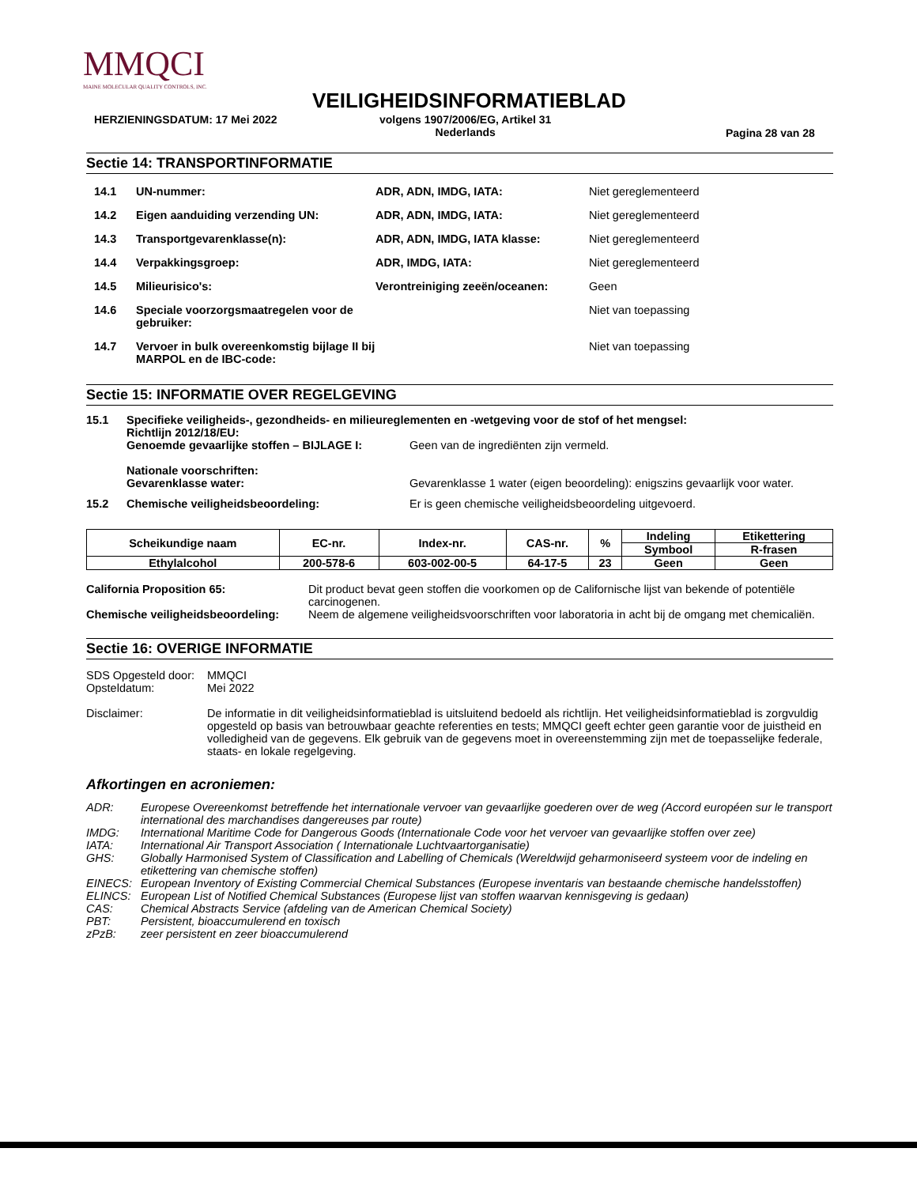MMQCI
MAINE MOLECULAR QUALITY CONTROLS, INC.
VEILIGHEIDSINFORMATIEBLAD
HERZIENINGSDATUM: 17 Mei 2022
volgens 1907/2006/EG, Artikel 31
Nederlands
Pagina 28 van 28
Sectie 14: TRANSPORTINFORMATIE
14.1 UN-nummer: ADR, ADN, IMDG, IATA: Niet gereglementeerd
14.2 Eigen aanduiding verzending UN: ADR, ADN, IMDG, IATA: Niet gereglementeerd
14.3 Transportgevarenklasse(n): ADR, ADN, IMDG, IATA klasse: Niet gereglementeerd
14.4 Verpakkingsgroep: ADR, IMDG, IATA: Niet gereglementeerd
14.5 Milieurisico's: Verontreiniging zeeën/oceanen: Geen
14.6 Speciale voorzorgsmaatregelen voor de gebruiker: Niet van toepassing
14.7 Vervoer in bulk overeenkomstig bijlage II bij MARPOL en de IBC-code: Niet van toepassing
Sectie 15: INFORMATIE OVER REGELGEVING
15.1 Specifieke veiligheids-, gezondheids- en milieureglementen en -wetgeving voor de stof of het mengsel:
Richtlijn 2012/18/EU:
Genoemde gevaarlijke stoffen – BIJLAGE I: Geen van de ingrediënten zijn vermeld.
Nationale voorschriften:
Gevarenklasse water: Gevarenklasse 1 water (eigen beoordeling): enigszins gevaarlijk voor water.
15.2 Chemische veiligheidsbeoordeling: Er is geen chemische veiligheidsbeoordeling uitgevoerd.
| Scheikundige naam | EC-nr. | Index-nr. | CAS-nr. | % | Indeling | Etikettering |
| --- | --- | --- | --- | --- | --- | --- |
| | | | | | Symbool | R-frasen |
| Ethylalcohol | 200-578-6 | 603-002-00-5 | 64-17-5 | 23 | Geen | Geen |
California Proposition 65: Dit product bevat geen stoffen die voorkomen op de Californische lijst van bekende of potentiële carcinogenen.
Chemische veiligheidsbeoordeling: Neem de algemene veiligheidsvoorschriften voor laboratoria in acht bij de omgang met chemicaliën.
Sectie 16: OVERIGE INFORMATIE
SDS Opgesteld door:
Opsteldatum: MMQCI
Mei 2022
Disclaimer: De informatie in dit veiligheidsinformatieblad is uitsluitend bedoeld als richtlijn. Het veiligheidsinformatieblad is zorgvuldig opgesteld op basis van betrouwbaar geachte referenties en tests; MMQCI geeft echter geen garantie voor de juistheid en volledigheid van de gegevens. Elk gebruik van de gegevens moet in overeenstemming zijn met de toepasselijke federale, staats- en lokale regelgeving.
Afkortingen en acroniemen:
ADR: Europese Overeenkomst betreffende het internationale vervoer van gevaarlijke goederen over de weg (Accord européen sur le transport international des marchandises dangereuses par route)
IMDG: International Maritime Code for Dangerous Goods (Internationale Code voor het vervoer van gevaarlijke stoffen over zee)
IATA: International Air Transport Association ( Internationale Luchtvaartorganisatie)
GHS: Globally Harmonised System of Classification and Labelling of Chemicals (Wereldwijd geharmoniseerd systeem voor de indeling en etikettering van chemische stoffen)
EINECS: European Inventory of Existing Commercial Chemical Substances (Europese inventaris van bestaande chemische handelsstoffen)
ELINCS: European List of Notified Chemical Substances (Europese lijst van stoffen waarvan kennisgeving is gedaan)
CAS: Chemical Abstracts Service (afdeling van de American Chemical Society)
PBT: Persistent, bioaccumulerend en toxisch
zPzB: zeer persistent en zeer bioaccumulerend